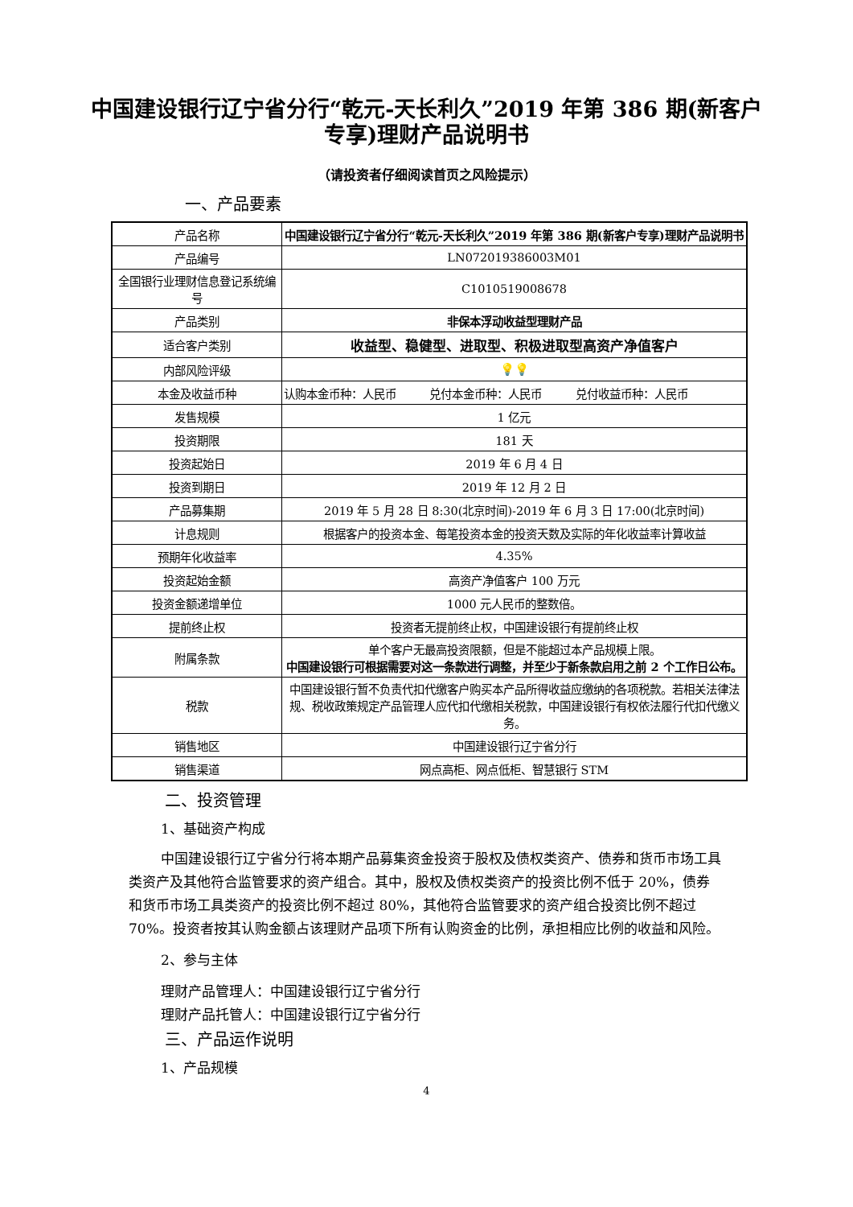中国建设银行辽宁省分行“乾元-天长利久”2019 年第 386 期(新客户专享)理财产品说明书
（请投资者仔细阅读首页之风险提示）
一、产品要素
| 产品名称 | 中国建设银行辽宁省分行“乾元-天长利久”2019 年第 386 期(新客户专享)理财产品说明书 |
| 产品编号 | LN072019386003M01 |
| 全国银行业理财信息登记系统编号 | C1010519008678 |
| 产品类别 | 非保本浮动收益型理财产品 |
| 适合客户类别 | 收益型、稳健型、进取型、积极进取型高资产净值客户 |
| 内部风险评级 | 💡💡 |
| 本金及收益币种 | 认购本金币种：人民币 兑付本金币种：人民币 兑付收益币种：人民币 |
| 发售规模 | 1 亿元 |
| 投资期限 | 181 天 |
| 投资起始日 | 2019 年 6 月 4 日 |
| 投资到期日 | 2019 年 12 月 2 日 |
| 产品募集期 | 2019 年 5 月 28 日 8:30(北京时间)-2019 年 6 月 3 日 17:00(北京时间) |
| 计息规则 | 根据客户的投资本金、每笔投资本金的投资天数及实际的年化收益率计算收益 |
| 预期年化收益率 | 4.35% |
| 投资起始金额 | 高资产净值客户 100 万元 |
| 投资金额递增单位 | 1000 元人民币的整数倍。 |
| 提前终止权 | 投资者无提前终止权，中国建设银行有提前终止权 |
| 附属条款 | 单个客户无最高投资限额，但是不能超过本产品规模上限。 中国建设银行可根据需要对这一条款进行调整，并至少于新条款启用之前 2 个工作日公布。 |
| 税款 | 中国建设银行暂不负责代扣代缴客户购买本产品所得收益应缴纳的各项税款。若相关法律法规、税收政策规定产品管理人应代扣代缴相关税款，中国建设银行有权依法履行代扣代缴义务。 |
| 销售地区 | 中国建设银行辽宁省分行 |
| 销售渠道 | 网点高柜、网点低柜、智慧银行 STM |
二、投资管理
1、基础资产构成
中国建设银行辽宁省分行将本期产品募集资金投资于股权及债权类资产、债券和货币市场工具类资产及其他符合监管要求的资产组合。其中，股权及债权类资产的投资比例不低于 20%，债券和货币市场工具类资产的投资比例不超过 80%，其他符合监管要求的资产组合投资比例不超过 70%。投资者按其认购金额占该理财产品项下所有认购资金的比例，承担相应比例的收益和风险。
2、参与主体
理财产品管理人：中国建设银行辽宁省分行
理财产品托管人：中国建设银行辽宁省分行
三、产品运作说明
1、产品规模
4